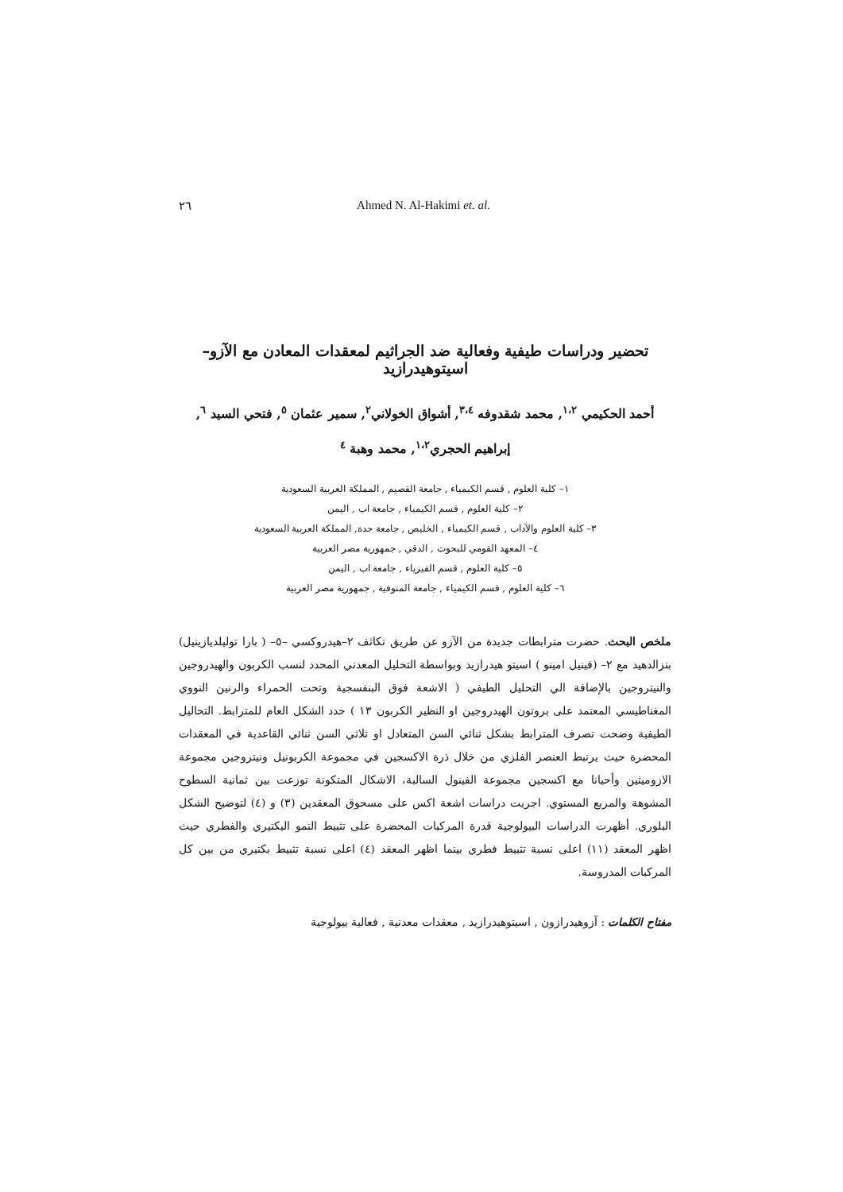٢٦ Ahmed N. Al-Hakimi et. al.
تحضير ودراسات طيفية وفعالية ضد الجراثيم لمعقدات المعادن مع الآزو–اسيتوهيدرازيد
أحمد الحكيمي <sup>١،٢</sup>, محمد شقدوفه <sup>٣،٤</sup>, أشواق الخولاني<sup>٢</sup>, سمير عثمان <sup>٥</sup>, فتحي السيد <sup>٦</sup>,
إبراهيم الحجري<sup>١،٢</sup>, محمد وهبة <sup>٤</sup>
١– كلية العلوم , قسم الكيمياء , جامعة القصيم , المملكة العربية السعودية
٢– كلية العلوم , قسم الكيمياء , جامعة اب , اليمن
٣– كلية العلوم والآداب , قسم الكيمياء , الخليص , جامعة جدة, المملكة العربية السعودية
٤– المعهد القومي للبحوث , الدقي , جمهورية مصر العربية
٥– كلية العلوم , قسم الفيزياء , جامعة اب , اليمن
٦– كلية العلوم , قسم الكيمياء , جامعة المنوفية , جمهورية مصر العربية
ملخص البحث. حضرت مترابطات جديدة من الآزو عن طريق تكاثف ٢–هيدروكسي –٥– ( بارا توليلديازينيل) بنزالدهيد مع ٢– (فينيل امينو ) اسيتو هيدرازيد وبواسطة التحليل المعدني المحدد لنسب الكربون والهيدروجين والنيتروجين بالإضافة الي التحليل الطيفي ( الاشعة فوق البنفسجية وتحت الحمراء والرنين النووي المغناطيسي المعتمد على بروتون الهيدروجين او النظير الكربون ١٣ ) حدد الشكل العام للمترابط. التحاليل الطيفية وضحت تصرف المترابط بشكل ثنائي السن المتعادل او ثلاثي السن ثنائي القاعدية في المعقدات المحضرة حيث يرتبط العنصر الفلزي من خلال ذرة الاكسجين في مجموعة الكربونيل ونيتروجين مجموعة الازوميثين وأحيانا مع اكسجين مجموعة الفينول السالبة، الاشكال المتكونة توزعت بين ثمانية السطوح المشوهة والمربع المستوي. اجريت دراسات اشعة اكس على مسحوق المعقدين (٣) و (٤) لتوضيح الشكل البلوري. أظهرت الدراسات البيولوجية قدرة المركبات المحضرة على تثبيط النمو البكتيري والفطري حيث اظهر المعقد (١١) اعلى نسبة تثبيط فطري بينما اظهر المعقد (٤) اعلى نسبة تثبيط بكتيري من بين كل المركبات المدروسة.
مفتاح الكلمات : آزوهيدرازون , اسيتوهيدرازيد , معقدات معدنية , فعالية بيولوجية